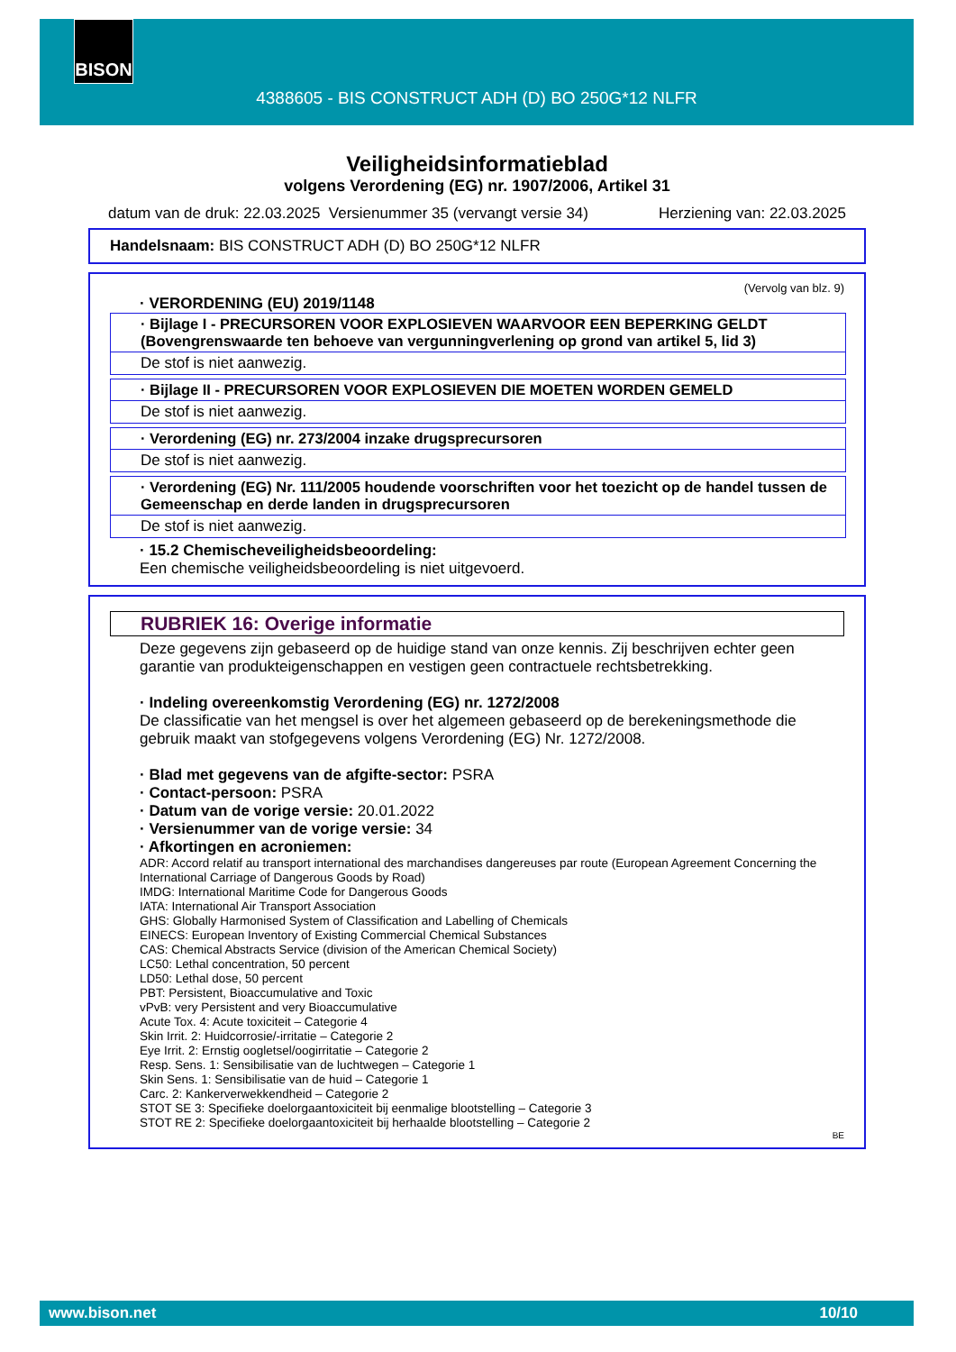BISON
4388605 - BIS CONSTRUCT ADH (D) BO 250G*12 NLFR
Veiligheidsinformatieblad
volgens Verordening (EG) nr. 1907/2006, Artikel 31
datum van de druk: 22.03.2025 Versienummer 35 (vervangt versie 34) Herziening van: 22.03.2025
Handelsnaam: BIS CONSTRUCT ADH (D) BO 250G*12 NLFR
(Vervolg van blz. 9)
· VERORDENING (EU) 2019/1148
· Bijlage I - PRECURSOREN VOOR EXPLOSIEVEN WAARVOOR EEN BEPERKING GELDT (Bovengrenswaarde ten behoeve van vergunningverlening op grond van artikel 5, lid 3)
De stof is niet aanwezig.
· Bijlage II - PRECURSOREN VOOR EXPLOSIEVEN DIE MOETEN WORDEN GEMELD
De stof is niet aanwezig.
· Verordening (EG) nr. 273/2004 inzake drugsprecursoren
De stof is niet aanwezig.
· Verordening (EG) Nr. 111/2005 houdende voorschriften voor het toezicht op de handel tussen de Gemeenschap en derde landen in drugsprecursoren
De stof is niet aanwezig.
· 15.2 Chemischeveiligheidsbeoordeling:
Een chemische veiligheidsbeoordeling is niet uitgevoerd.
RUBRIEK 16: Overige informatie
Deze gegevens zijn gebaseerd op de huidige stand van onze kennis. Zij beschrijven echter geen garantie van produkteigenschappen en vestigen geen contractuele rechtsbetrekking.
· Indeling overeenkomstig Verordening (EG) nr. 1272/2008
De classificatie van het mengsel is over het algemeen gebaseerd op de berekeningsmethode die gebruik maakt van stofgegevens volgens Verordening (EG) Nr. 1272/2008.
· Blad met gegevens van de afgifte-sector: PSRA
· Contact-persoon: PSRA
· Datum van de vorige versie: 20.01.2022
· Versienummer van de vorige versie: 34
· Afkortingen en acroniemen:
ADR: Accord relatif au transport international des marchandises dangereuses par route (European Agreement Concerning the International Carriage of Dangerous Goods by Road)
IMDG: International Maritime Code for Dangerous Goods
IATA: International Air Transport Association
GHS: Globally Harmonised System of Classification and Labelling of Chemicals
EINECS: European Inventory of Existing Commercial Chemical Substances
CAS: Chemical Abstracts Service (division of the American Chemical Society)
LC50: Lethal concentration, 50 percent
LD50: Lethal dose, 50 percent
PBT: Persistent, Bioaccumulative and Toxic
vPvB: very Persistent and very Bioaccumulative
Acute Tox. 4: Acute toxiciteit – Categorie 4
Skin Irrit. 2: Huidcorrosie/-irritatie – Categorie 2
Eye Irrit. 2: Ernstig oogletsel/oogirritatie – Categorie 2
Resp. Sens. 1: Sensibilisatie van de luchtwegen – Categorie 1
Skin Sens. 1: Sensibilisatie van de huid – Categorie 1
Carc. 2: Kankerverwekkendheid – Categorie 2
STOT SE 3: Specifieke doelorgaantoxiciteit bij eenmalige blootstelling – Categorie 3
STOT RE 2: Specifieke doelorgaantoxiciteit bij herhaalde blootstelling – Categorie 2
BE
www.bison.net 10/10